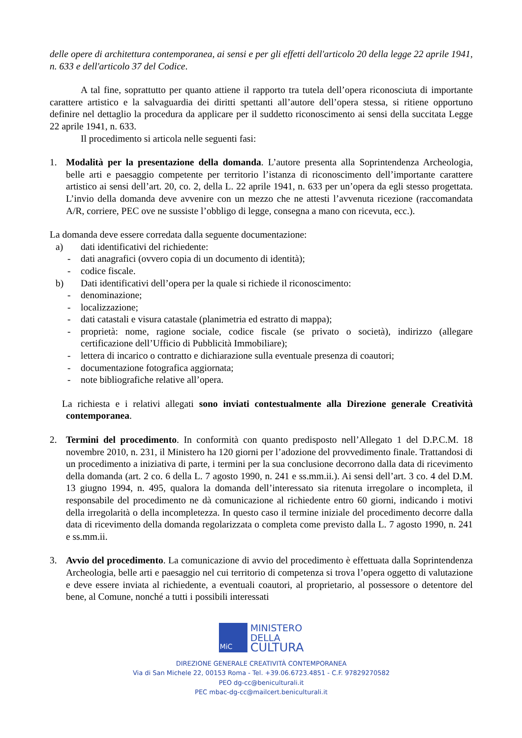delle opere di architettura contemporanea, ai sensi e per gli effetti dell'articolo 20 della legge 22 aprile 1941, n. 633 e dell'articolo 37 del Codice.
A tal fine, soprattutto per quanto attiene il rapporto tra tutela dell’opera riconosciuta di importante carattere artistico e la salvaguardia dei diritti spettanti all’autore dell’opera stessa, si ritiene opportuno definire nel dettaglio la procedura da applicare per il suddetto riconoscimento ai sensi della succitata Legge 22 aprile 1941, n. 633.
Il procedimento si articola nelle seguenti fasi:
1. Modalità per la presentazione della domanda. L’autore presenta alla Soprintendenza Archeologia, belle arti e paesaggio competente per territorio l’istanza di riconoscimento dell’importante carattere artistico ai sensi dell’art. 20, co. 2, della L. 22 aprile 1941, n. 633 per un’opera da egli stesso progettata. L’invio della domanda deve avvenire con un mezzo che ne attesti l’avvenuta ricezione (raccomandata A/R, corriere, PEC ove ne sussiste l’obbligo di legge, consegna a mano con ricevuta, ecc.).
La domanda deve essere corredata dalla seguente documentazione:
a) dati identificativi del richiedente:
- dati anagrafici (ovvero copia di un documento di identità);
- codice fiscale.
b) Dati identificativi dell’opera per la quale si richiede il riconoscimento:
- denominazione;
- localizzazione;
- dati catastali e visura catastale (planimetria ed estratto di mappa);
- proprietà: nome, ragione sociale, codice fiscale (se privato o società), indirizzo (allegare certificazione dell’Ufficio di Pubblicità Immobiliare);
- lettera di incarico o contratto e dichiarazione sulla eventuale presenza di coautori;
- documentazione fotografica aggiornata;
- note bibliografiche relative all’opera.
La richiesta e i relativi allegati sono inviati contestualmente alla Direzione generale Creatività contemporanea.
2. Termini del procedimento. In conformità con quanto predisposto nell’Allegato 1 del D.P.C.M. 18 novembre 2010, n. 231, il Ministero ha 120 giorni per l’adozione del provvedimento finale. Trattandosi di un procedimento a iniziativa di parte, i termini per la sua conclusione decorrono dalla data di ricevimento della domanda (art. 2 co. 6 della L. 7 agosto 1990, n. 241 e ss.mm.ii.). Ai sensi dell’art. 3 co. 4 del D.M. 13 giugno 1994, n. 495, qualora la domanda dell’interessato sia ritenuta irregolare o incompleta, il responsabile del procedimento ne dà comunicazione al richiedente entro 60 giorni, indicando i motivi della irregolarità o della incompletezza. In questo caso il termine iniziale del procedimento decorre dalla data di ricevimento della domanda regolarizzata o completa come previsto dalla L. 7 agosto 1990, n. 241 e ss.mm.ii.
3. Avvio del procedimento. La comunicazione di avvio del procedimento è effettuata dalla Soprintendenza Archeologia, belle arti e paesaggio nel cui territorio di competenza si trova l’opera oggetto di valutazione e deve essere inviata al richiedente, a eventuali coautori, al proprietario, al possessore o detentore del bene, al Comune, nonché a tutti i possibili interessati
MiC
MINISTERO
DELLA
CULTURA
DIREZIONE GENERALE CREATIVITÀ CONTEMPORANEA
Via di San Michele 22, 00153 Roma - Tel. +39.06.6723.4851 - C.F. 97829270582
PEO dg-cc@beniculturali.it
PEC mbac-dg-cc@mailcert.beniculturali.it